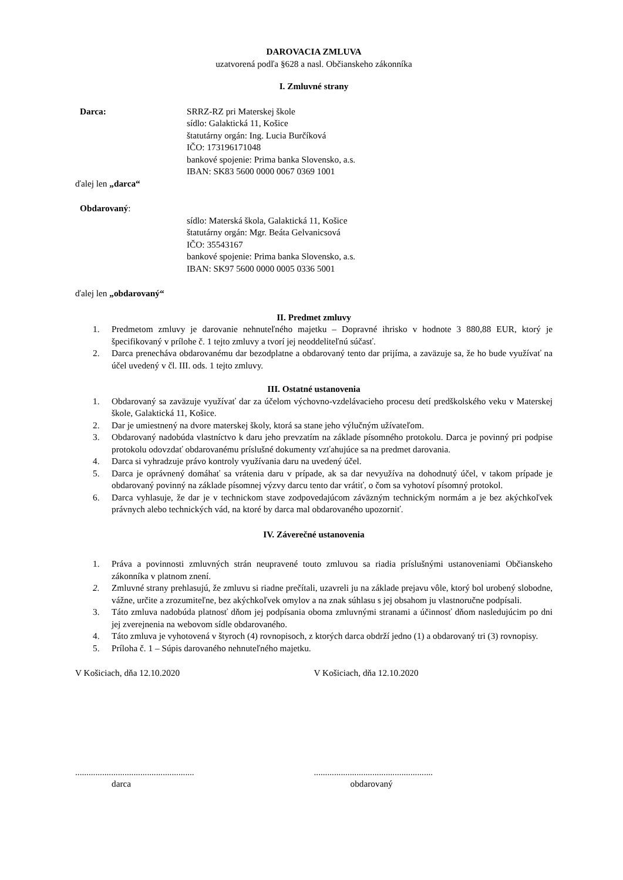DAROVACIA ZMLUVA
uzatvorená podľa §628 a nasl. Občianskeho zákonníka
I. Zmluvné strany
Darca: SRRZ-RZ pri Materskej škole
sídlo: Galaktická 11, Košice
štatutárny orgán: Ing. Lucia Burčíková
IČO: 173196171048
bankové spojenie: Prima banka Slovensko, a.s.
IBAN: SK83 5600 0000 0067 0369 1001
ďalej len „darca“
Obdarovaný:
sídlo: Materská škola, Galaktická 11, Košice
štatutárny orgán: Mgr. Beáta Gelvanicsová
IČO: 35543167
bankové spojenie: Prima banka Slovensko, a.s.
IBAN: SK97 5600 0000 0005 0336 5001
ďalej len „obdarovaný“
II. Predmet zmluvy
1. Predmetom zmluvy je darovanie nehnuteľného majetku – Dopravné ihrisko v hodnote 3 880,88 EUR, ktorý je špecifikovaný v prílohe č. 1 tejto zmluvy a tvorí jej neoddeliteľnú súčasť.
2. Darca prenecháva obdarovanému dar bezodplatne a obdarovaný tento dar prijíma, a zaväzuje sa, že ho bude využívať na účel uvedený v čl. III. ods. 1 tejto zmluvy.
III. Ostatné ustanovenia
1. Obdarovaný sa zaväzuje využívať dar za účelom výchovno-vzdelávacieho procesu detí predškolského veku v Materskej škole, Galaktická 11, Košice.
2. Dar je umiestnený na dvore materskej školy, ktorá sa stane jeho výlučným užívateľom.
3. Obdarovaný nadobúda vlastníctvo k daru jeho prevzatím na základe písomného protokolu. Darca je povinný pri podpise protokolu odovzdať obdarovanému príslušné dokumenty vzťahujúce sa na predmet darovania.
4. Darca si vyhradzuje právo kontroly využívania daru na uvedený účel.
5. Darca je oprávnený domáhať sa vrátenia daru v prípade, ak sa dar nevyužíva na dohodnutý účel, v takom prípade je obdarovaný povinný na základe písomnej výzvy darcu tento dar vrátiť, o čom sa vyhotoví písomný protokol.
6. Darca vyhlasuje, že dar je v technickom stave zodpovedajúcom záväzným technickým normám a je bez akýchkoľvek právnych alebo technických vád, na ktoré by darca mal obdarovaného upozorniť.
IV. Záverečné ustanovenia
1. Práva a povinnosti zmluvných strán neupravené touto zmluvou sa riadia príslušnými ustanoveniami Občianskeho zákonníka v platnom znení.
2. Zmluvné strany prehlasujú, že zmluvu si riadne prečítali, uzavreli ju na základe prejavu vôle, ktorý bol urobený slobodne, vážne, určite a zrozumiteľne, bez akýchkoľvek omylov a na znak súhlasu s jej obsahom ju vlastnoručne podpísali.
3. Táto zmluva nadobúda platnosť dňom jej podpísania oboma zmluvnými stranami a účinnosť dňom nasledujúcim po dni jej zverejnenia na webovom sídle obdarovaného.
4. Táto zmluva je vyhotovená v štyroch (4) rovnopisoch, z ktorých darca obdrží jedno (1) a obdarovaný tri (3) rovnopisy.
5. Príloha č. 1 – Súpis darovaného nehnuteľného majetku.
V Košiciach, dňa 12.10.2020 V Košiciach, dňa 12.10.2020
.....................................................
darca
.....................................................
obdarovaný